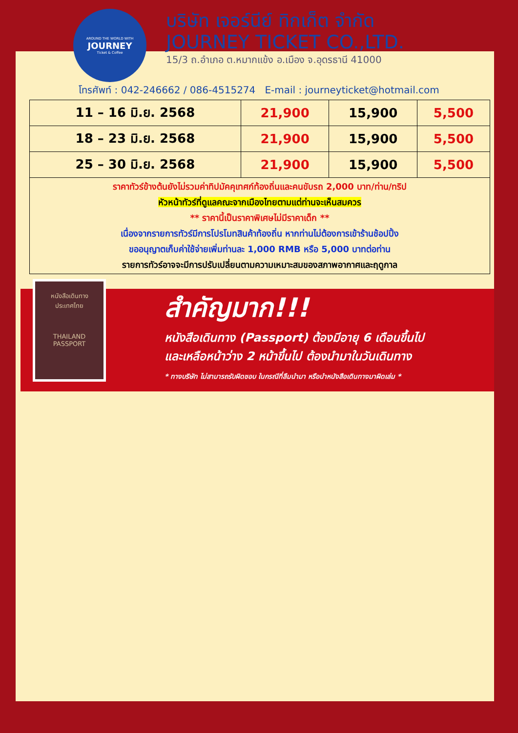AROUND THE WORLD WITH
JOURNEY
Ticket & Coffee
บริษัท เจอร์นีย์ ทิกเก็ต จำกัด
JOURNEY TICKET CO.,LTD.
15/3 ถ.อำเภอ ต.หมากแข้ง อ.เมือง จ.อุดรธานี 41000
โทรศัพท์ : 042-246662 / 086-4515274 E-mail : journeyticket@hotmail.com
| 11 – 16 มิ.ย. 2568 | 21,900 | 15,900 | 5,500 |
| 18 – 23 มิ.ย. 2568 | 21,900 | 15,900 | 5,500 |
| 25 – 30 มิ.ย. 2568 | 21,900 | 15,900 | 5,500 |
| ราคาทัวร์ข้างต้นยังไม่รวมค่าทิปมัคคุเทศก์ท้องถิ่นและคนขับรถ 2,000 บาท/ท่าน/ทริป หัวหน้าทัวร์ที่ดูแลคณะจากเมืองไทยตามแต่ท่านจะเห็นสมควร ** ราคานี้เป็นราคาพิเศษไม่มีราคาเด็ก ** เนื่องจากรายการทัวร์มีการโปรโมทสินค้าท้องถิ่น หากท่านไม่ต้องการเข้าร้านช้อปปิ้ง ขออนุญาตเก็บค่าใช้จ่ายเพิ่มท่านละ 1,000 RMB หรือ 5,000 บาทต่อท่าน รายการทัวร์อาจจะมีการปรับเปลี่ยนตามความเหมาะสมของสภาพอากาศและฤดูกาล | | | |
หนังสือเดินทาง
ประเทศไทย
THAILAND
PASSPORT
สำคัญมาก!!!
หนังสือเดินทาง (Passport) ต้องมีอายุ 6 เดือนขึ้นไป
และเหลือหน้าว่าง 2 หน้าขึ้นไป ต้องนำมาในวันเดินทาง
* ทางบริษัท ไม่สามารถรับผิดชอบ ในกรณีที่ลืมนำมา หรือนำหนังสือเดินทางมาผิดเล่ม *